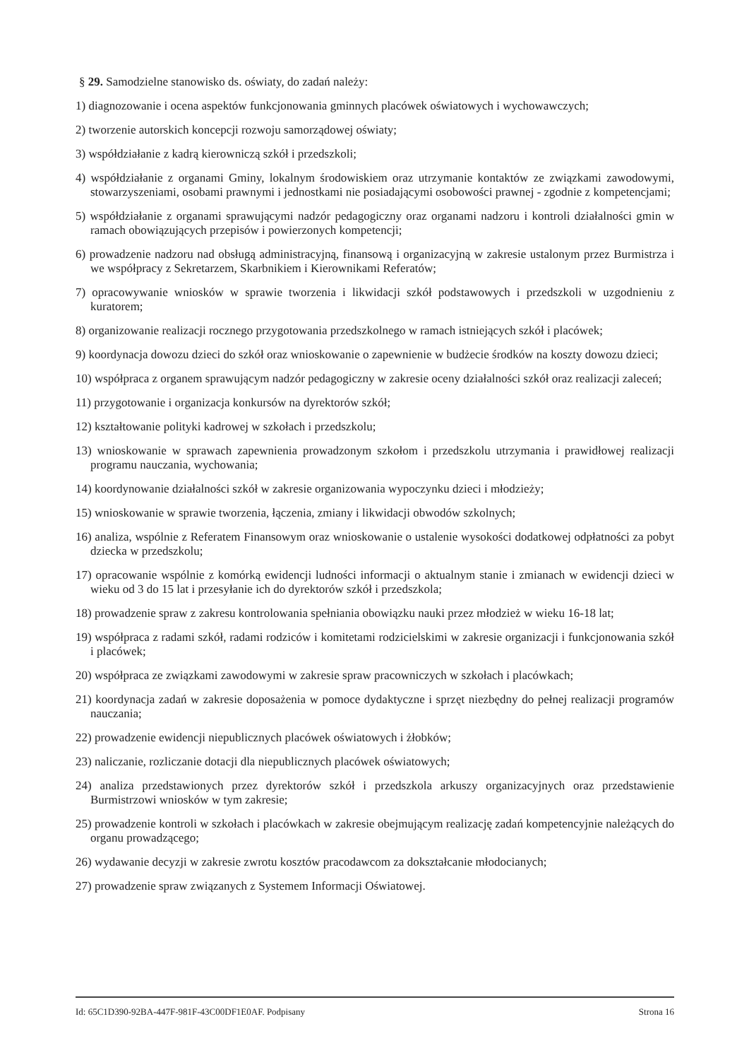§ 29. Samodzielne stanowisko ds. oświaty, do zadań należy:
1) diagnozowanie i ocena aspektów funkcjonowania gminnych placówek oświatowych i wychowawczych;
2) tworzenie autorskich koncepcji rozwoju samorządowej oświaty;
3) współdziałanie z kadrą kierowniczą szkół i przedszkoli;
4) współdziałanie z organami Gminy, lokalnym środowiskiem oraz utrzymanie kontaktów ze związkami zawodowymi, stowarzyszeniami, osobami prawnymi i jednostkami nie posiadającymi osobowości prawnej - zgodnie z kompetencjami;
5) współdziałanie z organami sprawującymi nadzór pedagogiczny oraz organami nadzoru i kontroli działalności gmin w ramach obowiązujących przepisów i powierzonych kompetencji;
6) prowadzenie nadzoru nad obsługą administracyjną, finansową i organizacyjną w zakresie ustalonym przez Burmistrza i we współpracy z Sekretarzem, Skarbnikiem i Kierownikami Referatów;
7) opracowywanie wniosków w sprawie tworzenia i likwidacji szkół podstawowych i przedszkoli w uzgodnieniu z kuratorem;
8) organizowanie realizacji rocznego przygotowania przedszkolnego w ramach istniejących szkół i placówek;
9) koordynacja dowozu dzieci do szkół oraz wnioskowanie o zapewnienie w budżecie środków na koszty dowozu dzieci;
10) współpraca z organem sprawującym nadzór pedagogiczny w zakresie oceny działalności szkół oraz realizacji zaleceń;
11) przygotowanie i organizacja konkursów na dyrektorów szkół;
12) kształtowanie polityki kadrowej w szkołach i przedszkolu;
13) wnioskowanie w sprawach zapewnienia prowadzonym szkołom i przedszkolu utrzymania i prawidłowej realizacji programu nauczania, wychowania;
14) koordynowanie działalności szkół w zakresie organizowania wypoczynku dzieci i młodzieży;
15) wnioskowanie w sprawie tworzenia, łączenia, zmiany i likwidacji obwodów szkolnych;
16) analiza, wspólnie z Referatem Finansowym oraz wnioskowanie o ustalenie wysokości dodatkowej odpłatności za pobyt dziecka w przedszkolu;
17) opracowanie wspólnie z komórką ewidencji ludności informacji o aktualnym stanie i zmianach w ewidencji dzieci w wieku od 3 do 15 lat i przesyłanie ich do dyrektorów szkół i przedszkola;
18) prowadzenie spraw z zakresu kontrolowania spełniania obowiązku nauki przez młodzież w wieku 16-18 lat;
19) współpraca z radami szkół, radami rodziców i komitetami rodzicielskimi w zakresie organizacji i funkcjonowania szkół i placówek;
20) współpraca ze związkami zawodowymi w zakresie spraw pracowniczych w szkołach i placówkach;
21) koordynacja zadań w zakresie doposażenia w pomoce dydaktyczne i sprzęt niezbędny do pełnej realizacji programów nauczania;
22) prowadzenie ewidencji niepublicznych placówek oświatowych i żłobków;
23) naliczanie, rozliczanie dotacji dla niepublicznych placówek oświatowych;
24) analiza przedstawionych przez dyrektorów szkół i przedszkola arkuszy organizacyjnych oraz przedstawienie Burmistrzowi wniosków w tym zakresie;
25) prowadzenie kontroli w szkołach i placówkach w zakresie obejmującym realizację zadań kompetencyjnie należących do organu prowadzącego;
26) wydawanie decyzji w zakresie zwrotu kosztów pracodawcom za dokształcanie młodocianych;
27) prowadzenie spraw związanych z Systemem Informacji Oświatowej.
Id: 65C1D390-92BA-447F-981F-43C00DF1E0AF. Podpisany Strona 16